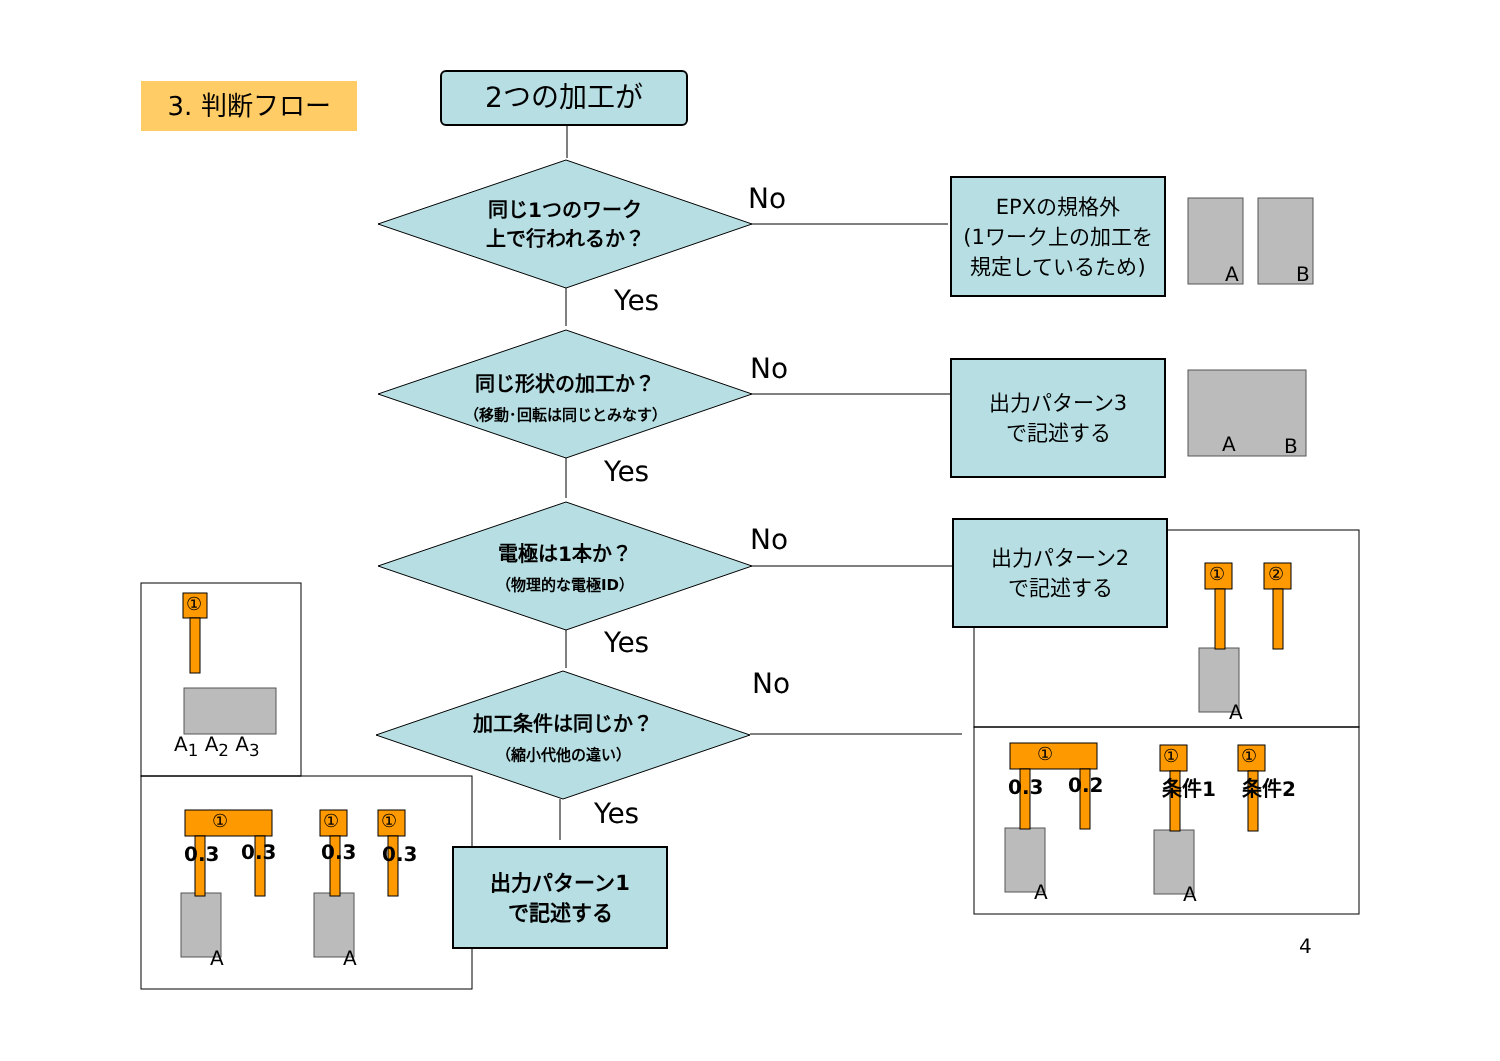3. 判断フロー 2つの加工が
同じ1つのワーク
上で行われるか？
No
EPXの規格外
(1ワーク上の加工を
規定しているため)
A B
Yes
同じ形状の加工か？
（移動･回転は同じとみなす）
No
出力パターン3
で記述する
A B
Yes
電極は1本か？
（物理的な電極ID）
No
出力パターン2
で記述する
① ②
A
Yes
加工条件は同じか？
（縮小代他の違い）
No
Yes
出力パターン1
で記述する
①
A<sub>1</sub> A<sub>2</sub> A<sub>3</sub>
① ① ①
0.3 0.3 0.3 0.3
A A
① ① ①
0.3 0.2 条件1 条件2
A A
4